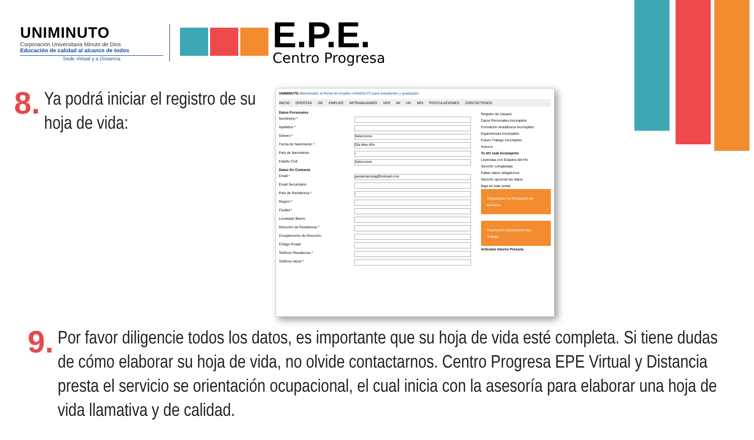UNIMINUTO
Corporación Universitaria Minuto de Dios
Educación de calidad al alcance de todos
Sede Virtual y a Distancia
E.P.E.
Centro Progresa
8.
Ya podrá iniciar el registro de su hoja de vida:
UNIMINUTO Bienvenidos al Portal de Empleo UNIMINUTO para estudiantes y graduados
INICIO OFERTAS DE EMPLEO MITRABAJANDO VER MI HV MIS POSTULACIONES CONTÁCTENOS
Datos Personales
Nombre(s) *
Apellidos *
Genero * Seleccione
Fecha de Nacimiento * Día Mes Año
País de Nacimiento -
Estado Civil Seleccione
Datos De Contacto
Email * paolamarcelaj@hotmail.com
Email Secundario
País de Residencia * -
Region *
Ciudad *
Localidad /Barrio
Dirección de Residencia *
Complemento de Dirección
Código Postal
Teléfono Residencia *
Teléfono Movil *
Registro de Usuario
Datos Personales Incompleto
Formación Académica Incompleto
Experiencias Incompleto
Futuro Trabajo Incompleto
Anexos
Tu HV está incompleto
Leyendas con Estados del HV
Sección completada
Faltan datos obligatorios
Sección opcional sin datos
Baja en este portal
Reglamento de Prestación de servicios
Resolución Autorización Min. Trabajo
Artículos Interés Persona
9.
Por favor diligencie todos los datos, es importante que su hoja de vida esté completa. Si tiene dudas de cómo elaborar su hoja de vida, no olvide contactarnos. Centro Progresa EPE Virtual y Distancia presta el servicio se orientación ocupacional, el cual inicia con la asesoría para elaborar una hoja de vida llamativa y de calidad.